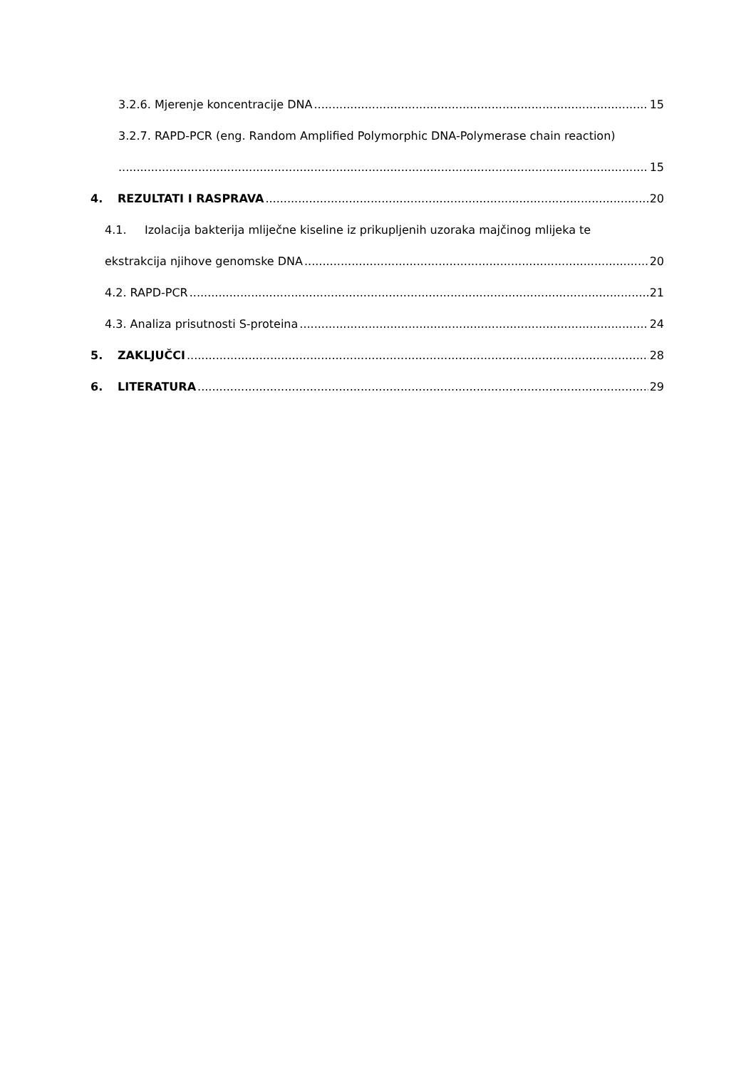3.2.6. Mjerenje koncentracije DNA 15
3.2.7. RAPD-PCR (eng. Random Amplified Polymorphic DNA-Polymerase chain reaction)
15
4. REZULTATI I RASPRAVA 20
4.1. Izolacija bakterija mliječne kiseline iz prikupljenih uzoraka majčinog mlijeka te
ekstrakcija njihove genomske DNA 20
4.2. RAPD-PCR 21
4.3. Analiza prisutnosti S-proteina 24
5. ZAKLJUČCI 28
6. LITERATURA 29